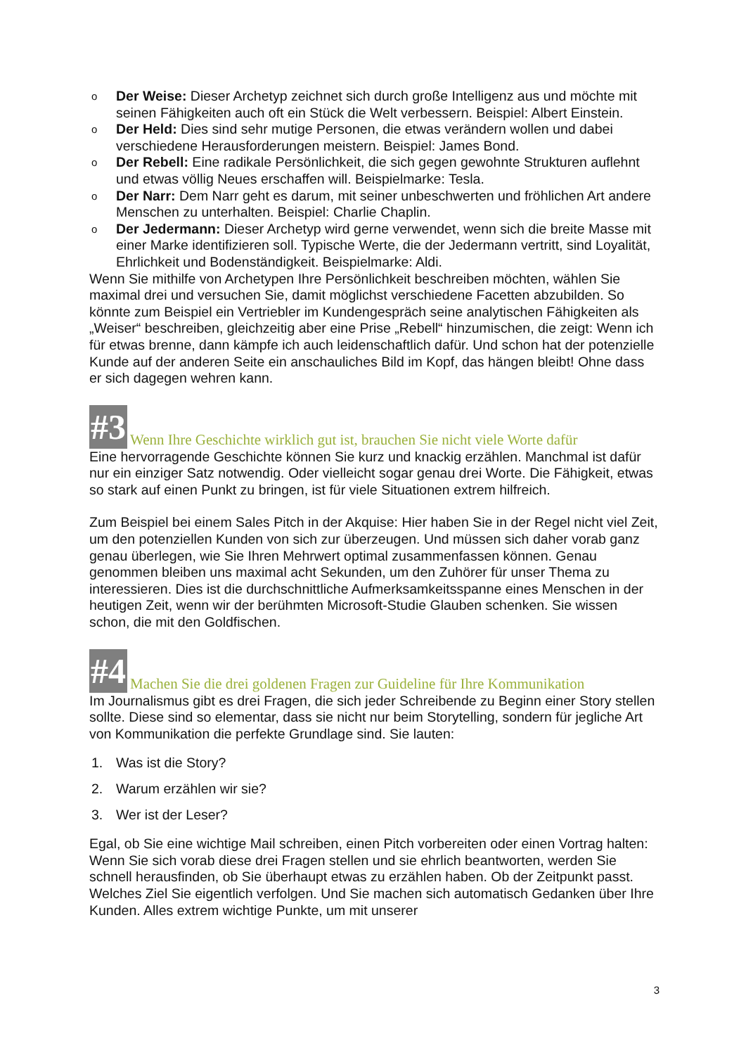o Der Weise: Dieser Archetyp zeichnet sich durch große Intelligenz aus und möchte mit seinen Fähigkeiten auch oft ein Stück die Welt verbessern. Beispiel: Albert Einstein.
o Der Held: Dies sind sehr mutige Personen, die etwas verändern wollen und dabei verschiedene Herausforderungen meistern. Beispiel: James Bond.
o Der Rebell: Eine radikale Persönlichkeit, die sich gegen gewohnte Strukturen auflehnt und etwas völlig Neues erschaffen will. Beispielmarke: Tesla.
o Der Narr: Dem Narr geht es darum, mit seiner unbeschwerten und fröhlichen Art andere Menschen zu unterhalten. Beispiel: Charlie Chaplin.
o Der Jedermann: Dieser Archetyp wird gerne verwendet, wenn sich die breite Masse mit einer Marke identifizieren soll. Typische Werte, die der Jedermann vertritt, sind Loyalität, Ehrlichkeit und Bodenständigkeit. Beispielmarke: Aldi.
Wenn Sie mithilfe von Archetypen Ihre Persönlichkeit beschreiben möchten, wählen Sie maximal drei und versuchen Sie, damit möglichst verschiedene Facetten abzubilden. So könnte zum Beispiel ein Vertriebler im Kundengespräch seine analytischen Fähigkeiten als „Weiser“ beschreiben, gleichzeitig aber eine Prise „Rebell“ hinzumischen, die zeigt: Wenn ich für etwas brenne, dann kämpfe ich auch leidenschaftlich dafür. Und schon hat der potenzielle Kunde auf der anderen Seite ein anschauliches Bild im Kopf, das hängen bleibt! Ohne dass er sich dagegen wehren kann.
#3 Wenn Ihre Geschichte wirklich gut ist, brauchen Sie nicht viele Worte dafür
Eine hervorragende Geschichte können Sie kurz und knackig erzählen. Manchmal ist dafür nur ein einziger Satz notwendig. Oder vielleicht sogar genau drei Worte. Die Fähigkeit, etwas so stark auf einen Punkt zu bringen, ist für viele Situationen extrem hilfreich.
Zum Beispiel bei einem Sales Pitch in der Akquise: Hier haben Sie in der Regel nicht viel Zeit, um den potenziellen Kunden von sich zur überzeugen. Und müssen sich daher vorab ganz genau überlegen, wie Sie Ihren Mehrwert optimal zusammenfassen können. Genau genommen bleiben uns maximal acht Sekunden, um den Zuhörer für unser Thema zu interessieren. Dies ist die durchschnittliche Aufmerksamkeitsspanne eines Menschen in der heutigen Zeit, wenn wir der berühmten Microsoft-Studie Glauben schenken. Sie wissen schon, die mit den Goldfischen.
#4 Machen Sie die drei goldenen Fragen zur Guideline für Ihre Kommunikation
Im Journalismus gibt es drei Fragen, die sich jeder Schreibende zu Beginn einer Story stellen sollte. Diese sind so elementar, dass sie nicht nur beim Storytelling, sondern für jegliche Art von Kommunikation die perfekte Grundlage sind. Sie lauten:
1. Was ist die Story?
2. Warum erzählen wir sie?
3. Wer ist der Leser?
Egal, ob Sie eine wichtige Mail schreiben, einen Pitch vorbereiten oder einen Vortrag halten: Wenn Sie sich vorab diese drei Fragen stellen und sie ehrlich beantworten, werden Sie schnell herausfinden, ob Sie überhaupt etwas zu erzählen haben. Ob der Zeitpunkt passt. Welches Ziel Sie eigentlich verfolgen. Und Sie machen sich automatisch Gedanken über Ihre Kunden. Alles extrem wichtige Punkte, um mit unserer
3